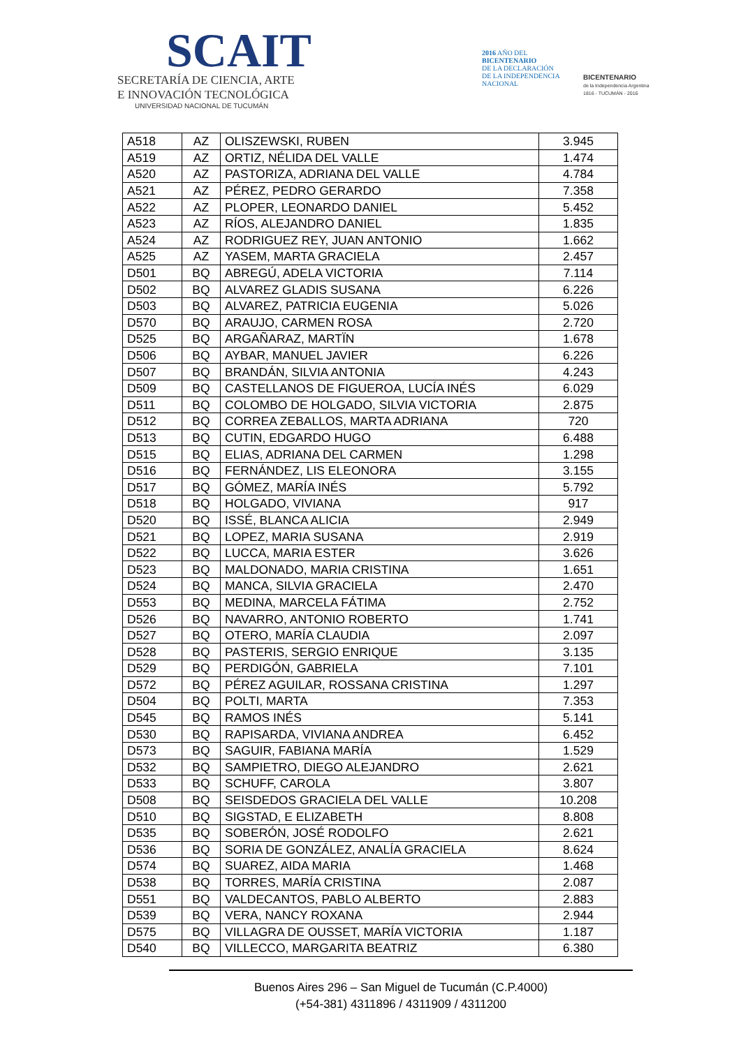SCAIT
SECRETARÍA DE CIENCIA, ARTE
E INNOVACIÓN TECNOLÓGICA
UNIVERSIDAD NACIONAL DE TUCUMÁN
2016 AÑO DEL
BICENTENARIO
DE LA DECLARACIÓN
DE LA INDEPENDENCIA
NACIONAL
BICENTENARIO
de la Independencia Argentina
1816 - TUCUMÁN - 2016
| A518 | AZ | OLISZEWSKI, RUBEN | 3.945 |
| A519 | AZ | ORTIZ, NÉLIDA DEL VALLE | 1.474 |
| A520 | AZ | PASTORIZA, ADRIANA DEL VALLE | 4.784 |
| A521 | AZ | PÉREZ, PEDRO GERARDO | 7.358 |
| A522 | AZ | PLOPER, LEONARDO DANIEL | 5.452 |
| A523 | AZ | RÍOS, ALEJANDRO DANIEL | 1.835 |
| A524 | AZ | RODRIGUEZ REY, JUAN ANTONIO | 1.662 |
| A525 | AZ | YASEM, MARTA GRACIELA | 2.457 |
| D501 | BQ | ABREGÚ, ADELA VICTORIA | 7.114 |
| D502 | BQ | ALVAREZ GLADIS SUSANA | 6.226 |
| D503 | BQ | ALVAREZ, PATRICIA EUGENIA | 5.026 |
| D570 | BQ | ARAUJO, CARMEN ROSA | 2.720 |
| D525 | BQ | ARGAÑARAZ, MARTÏN | 1.678 |
| D506 | BQ | AYBAR, MANUEL JAVIER | 6.226 |
| D507 | BQ | BRANDÁN, SILVIA ANTONIA | 4.243 |
| D509 | BQ | CASTELLANOS DE FIGUEROA, LUCÍA INÉS | 6.029 |
| D511 | BQ | COLOMBO DE HOLGADO, SILVIA VICTORIA | 2.875 |
| D512 | BQ | CORREA ZEBALLOS, MARTA ADRIANA | 720 |
| D513 | BQ | CUTIN, EDGARDO HUGO | 6.488 |
| D515 | BQ | ELIAS, ADRIANA DEL CARMEN | 1.298 |
| D516 | BQ | FERNÁNDEZ, LIS ELEONORA | 3.155 |
| D517 | BQ | GÓMEZ, MARÍA INÉS | 5.792 |
| D518 | BQ | HOLGADO, VIVIANA | 917 |
| D520 | BQ | ISSÉ, BLANCA ALICIA | 2.949 |
| D521 | BQ | LOPEZ, MARIA SUSANA | 2.919 |
| D522 | BQ | LUCCA, MARIA ESTER | 3.626 |
| D523 | BQ | MALDONADO, MARIA CRISTINA | 1.651 |
| D524 | BQ | MANCA, SILVIA GRACIELA | 2.470 |
| D553 | BQ | MEDINA, MARCELA FÁTIMA | 2.752 |
| D526 | BQ | NAVARRO, ANTONIO ROBERTO | 1.741 |
| D527 | BQ | OTERO, MARÍA CLAUDIA | 2.097 |
| D528 | BQ | PASTERIS, SERGIO ENRIQUE | 3.135 |
| D529 | BQ | PERDIGÓN, GABRIELA | 7.101 |
| D572 | BQ | PÉREZ AGUILAR, ROSSANA CRISTINA | 1.297 |
| D504 | BQ | POLTI, MARTA | 7.353 |
| D545 | BQ | RAMOS INÉS | 5.141 |
| D530 | BQ | RAPISARDA, VIVIANA ANDREA | 6.452 |
| D573 | BQ | SAGUIR, FABIANA MARÍA | 1.529 |
| D532 | BQ | SAMPIETRO, DIEGO ALEJANDRO | 2.621 |
| D533 | BQ | SCHUFF, CAROLA | 3.807 |
| D508 | BQ | SEISDEDOS GRACIELA DEL VALLE | 10.208 |
| D510 | BQ | SIGSTAD, E ELIZABETH | 8.808 |
| D535 | BQ | SOBERÓN, JOSÉ RODOLFO | 2.621 |
| D536 | BQ | SORIA DE GONZÁLEZ, ANALÍA GRACIELA | 8.624 |
| D574 | BQ | SUAREZ, AIDA MARIA | 1.468 |
| D538 | BQ | TORRES, MARÍA CRISTINA | 2.087 |
| D551 | BQ | VALDECANTOS, PABLO ALBERTO | 2.883 |
| D539 | BQ | VERA, NANCY ROXANA | 2.944 |
| D575 | BQ | VILLAGRA DE OUSSET, MARÍA VICTORIA | 1.187 |
| D540 | BQ | VILLECCO, MARGARITA BEATRIZ | 6.380 |
Buenos Aires 296 – San Miguel de Tucumán (C.P.4000)
(+54-381) 4311896 / 4311909 / 4311200